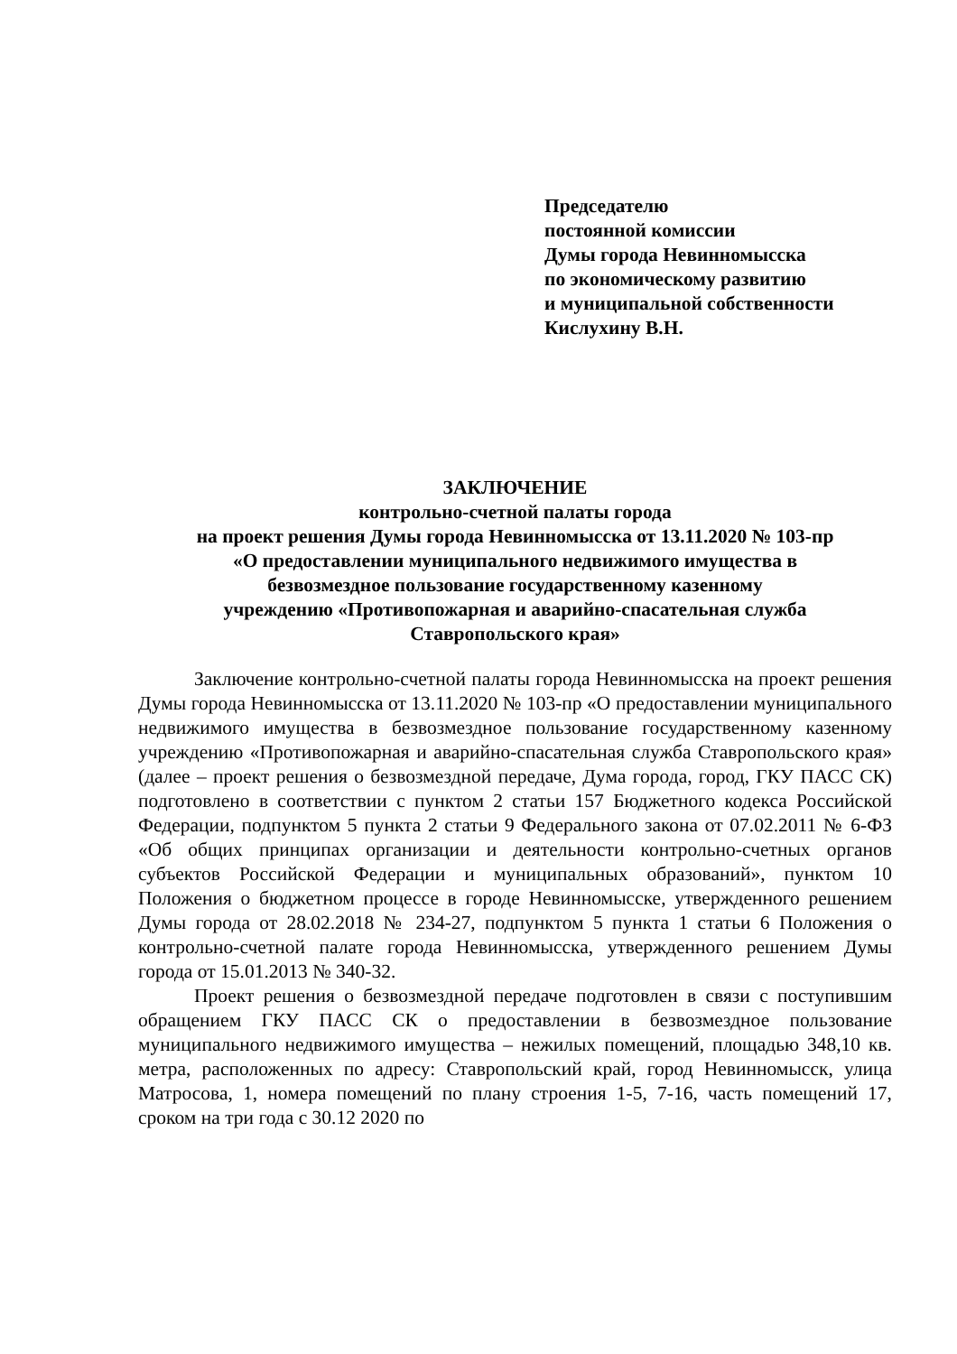Председателю
постоянной комиссии
Думы города Невинномысска
по экономическому развитию
и муниципальной собственности
Кислухину В.Н.
ЗАКЛЮЧЕНИЕ
контрольно-счетной палаты города
на проект решения Думы города Невинномысска от 13.11.2020 № 103-пр
«О предоставлении муниципального недвижимого имущества в
безвозмездное пользование государственному казенному
учреждению «Противопожарная и аварийно-спасательная служба
Ставропольского края»
Заключение контрольно-счетной палаты города Невинномысска на проект решения Думы города Невинномысска от 13.11.2020 № 103-пр «О предоставлении муниципального недвижимого имущества в безвозмездное пользование государственному казенному учреждению «Противопожарная и аварийно-спасательная служба Ставропольского края» (далее – проект решения о безвозмездной передаче, Дума города, город, ГКУ ПАСС СК) подготовлено в соответствии с пунктом 2 статьи 157 Бюджетного кодекса Российской Федерации, подпунктом 5 пункта 2 статьи 9 Федерального закона от 07.02.2011 № 6-ФЗ «Об общих принципах организации и деятельности контрольно-счетных органов субъектов Российской Федерации и муниципальных образований», пунктом 10 Положения о бюджетном процессе в городе Невинномысске, утвержденного решением Думы города от 28.02.2018 № 234-27, подпунктом 5 пункта 1 статьи 6 Положения о контрольно-счетной палате города Невинномысска, утвержденного решением Думы города от 15.01.2013 № 340-32.
Проект решения о безвозмездной передаче подготовлен в связи с поступившим обращением ГКУ ПАСС СК о предоставлении в безвозмездное пользование муниципального недвижимого имущества – нежилых помещений, площадью 348,10 кв. метра, расположенных по адресу: Ставропольский край, город Невинномысск, улица Матросова, 1, номера помещений по плану строения 1-5, 7-16, часть помещений 17, сроком на три года с 30.12 2020 по